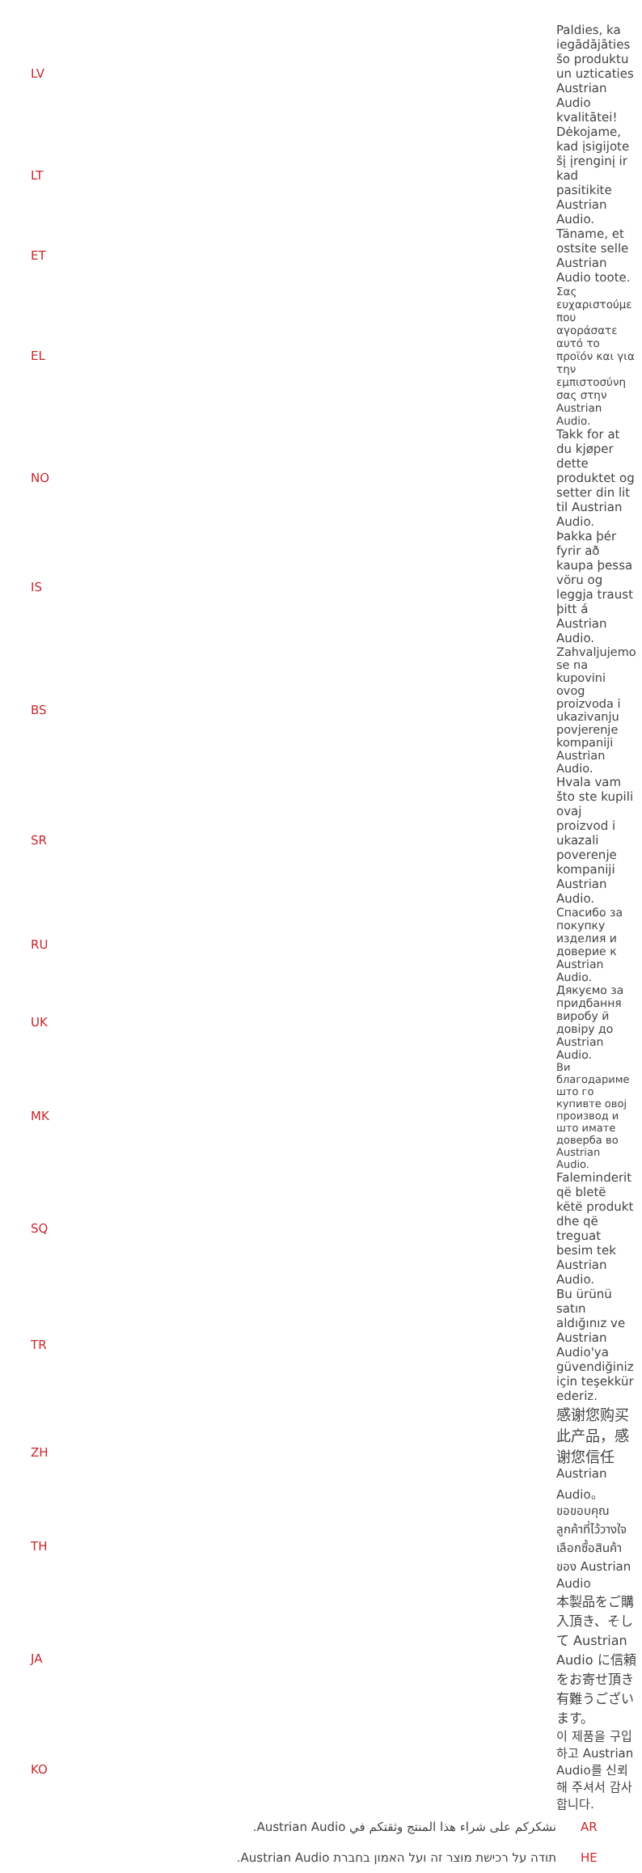| LV | Paldies, ka iegādājāties šo produktu un uzticaties Austrian Audio kvalitātei! |
| LT | Dėkojame, kad įsigijote šį įrenginį ir kad pasitikite Austrian Audio. |
| ET | Täname, et ostsite selle Austrian Audio toote. |
| EL | Σας ευχαριστούμε που αγοράσατε αυτό το προϊόν και για την εμπιστοσύνη σας στην Austrian Audio. |
| NO | Takk for at du kjøper dette produktet og setter din lit til Austrian Audio. |
| IS | Þakka þér fyrir að kaupa þessa vöru og leggja traust þitt á Austrian Audio. |
| BS | Zahvaljujemo se na kupovini ovog proizvoda i ukazivanju povjerenje kompaniji Austrian Audio. |
| SR | Hvala vam što ste kupili ovaj proizvod i ukazali poverenje kompaniji Austrian Audio. |
| RU | Спасибо за покупку изделия и доверие к Austrian Audio. |
| UK | Дякуємо за придбання виробу й довіру до Austrian Audio. |
| MK | Ви благодариме што го купивте овој производ и што имате доверба во Austrian Audio. |
| SQ | Faleminderit që bletë këtë produkt dhe që treguat besim tek Austrian Audio. |
| TR | Bu ürünü satın aldığınız ve Austrian Audio'ya güvendiğiniz için teşekkür ederiz. |
| ZH | 感谢您购买此产品，感谢您信任 Austrian Audio。 |
| TH | ขอขอบคุณลูกค้าที่ไว้วางใจเลือกซื้อสินค้าของ Austrian Audio |
| JA | 本製品をご購入頂き、そして Austrian Audio に信頼をお寄せ頂き有難うございます。 |
| KO | 이 제품을 구입하고 Austrian Audio를 신뢰해 주셔서 감사합니다. |
| نشكركم على شراء هذا المنتج وثقتكم في Austrian Audio. | AR |
| תודה על רכישת מוצר זה ועל האמון בחברת Austrian Audio. | HE |